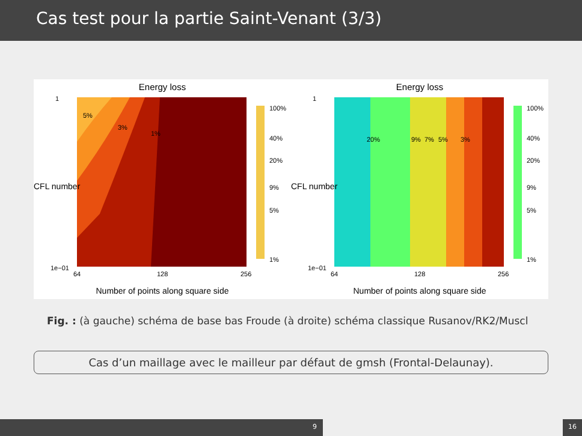Cas test pour la partie Saint-Venant (3/3)
Energy loss
1
1e−01
64
128
256
5%
3%
1%
100%
40%
20%
9%
5%
1%
Number of points along square side
CFL number
Energy loss
1
1e−01
64
128
256
20%
9%
7%
5%
3%
100%
40%
20%
9%
5%
1%
Number of points along square side
CFL number
Fig. : (à gauche) schéma de base bas Froude (à droite) schéma classique Rusanov/RK2/Muscl
Cas d’un maillage avec le mailleur par défaut de gmsh (Frontal-Delaunay).
9 16